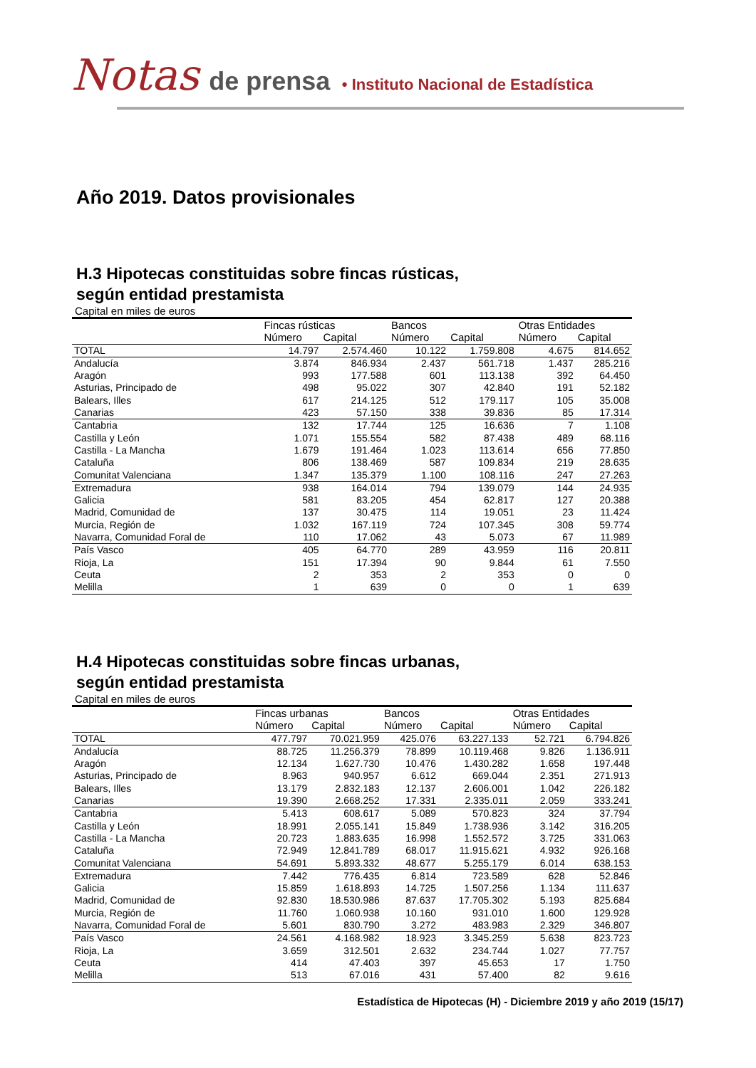Notas de prensa • Instituto Nacional de Estadística
Año 2019. Datos provisionales
H.3 Hipotecas constituidas sobre fincas rústicas,
según entidad prestamista
Capital en miles de euros
| | Fincas rústicas | | Bancos | | Otras Entidades | |
| --- | --- | --- | --- | --- | --- | --- |
| | Número | Capital | Número | Capital | Número | Capital |
| TOTAL | 14.797 | 2.574.460 | 10.122 | 1.759.808 | 4.675 | 814.652 |
| Andalucía | 3.874 | 846.934 | 2.437 | 561.718 | 1.437 | 285.216 |
| Aragón | 993 | 177.588 | 601 | 113.138 | 392 | 64.450 |
| Asturias, Principado de | 498 | 95.022 | 307 | 42.840 | 191 | 52.182 |
| Balears, Illes | 617 | 214.125 | 512 | 179.117 | 105 | 35.008 |
| Canarias | 423 | 57.150 | 338 | 39.836 | 85 | 17.314 |
| Cantabria | 132 | 17.744 | 125 | 16.636 | 7 | 1.108 |
| Castilla y León | 1.071 | 155.554 | 582 | 87.438 | 489 | 68.116 |
| Castilla - La Mancha | 1.679 | 191.464 | 1.023 | 113.614 | 656 | 77.850 |
| Cataluña | 806 | 138.469 | 587 | 109.834 | 219 | 28.635 |
| Comunitat Valenciana | 1.347 | 135.379 | 1.100 | 108.116 | 247 | 27.263 |
| Extremadura | 938 | 164.014 | 794 | 139.079 | 144 | 24.935 |
| Galicia | 581 | 83.205 | 454 | 62.817 | 127 | 20.388 |
| Madrid, Comunidad de | 137 | 30.475 | 114 | 19.051 | 23 | 11.424 |
| Murcia, Región de | 1.032 | 167.119 | 724 | 107.345 | 308 | 59.774 |
| Navarra, Comunidad Foral de | 110 | 17.062 | 43 | 5.073 | 67 | 11.989 |
| País Vasco | 405 | 64.770 | 289 | 43.959 | 116 | 20.811 |
| Rioja, La | 151 | 17.394 | 90 | 9.844 | 61 | 7.550 |
| Ceuta | 2 | 353 | 2 | 353 | 0 | 0 |
| Melilla | 1 | 639 | 0 | 0 | 1 | 639 |
H.4 Hipotecas constituidas sobre fincas urbanas,
según entidad prestamista
Capital en miles de euros
| | Fincas urbanas | | Bancos | | Otras Entidades | |
| --- | --- | --- | --- | --- | --- | --- |
| | Número | Capital | Número | Capital | Número | Capital |
| TOTAL | 477.797 | 70.021.959 | 425.076 | 63.227.133 | 52.721 | 6.794.826 |
| Andalucía | 88.725 | 11.256.379 | 78.899 | 10.119.468 | 9.826 | 1.136.911 |
| Aragón | 12.134 | 1.627.730 | 10.476 | 1.430.282 | 1.658 | 197.448 |
| Asturias, Principado de | 8.963 | 940.957 | 6.612 | 669.044 | 2.351 | 271.913 |
| Balears, Illes | 13.179 | 2.832.183 | 12.137 | 2.606.001 | 1.042 | 226.182 |
| Canarias | 19.390 | 2.668.252 | 17.331 | 2.335.011 | 2.059 | 333.241 |
| Cantabria | 5.413 | 608.617 | 5.089 | 570.823 | 324 | 37.794 |
| Castilla y León | 18.991 | 2.055.141 | 15.849 | 1.738.936 | 3.142 | 316.205 |
| Castilla - La Mancha | 20.723 | 1.883.635 | 16.998 | 1.552.572 | 3.725 | 331.063 |
| Cataluña | 72.949 | 12.841.789 | 68.017 | 11.915.621 | 4.932 | 926.168 |
| Comunitat Valenciana | 54.691 | 5.893.332 | 48.677 | 5.255.179 | 6.014 | 638.153 |
| Extremadura | 7.442 | 776.435 | 6.814 | 723.589 | 628 | 52.846 |
| Galicia | 15.859 | 1.618.893 | 14.725 | 1.507.256 | 1.134 | 111.637 |
| Madrid, Comunidad de | 92.830 | 18.530.986 | 87.637 | 17.705.302 | 5.193 | 825.684 |
| Murcia, Región de | 11.760 | 1.060.938 | 10.160 | 931.010 | 1.600 | 129.928 |
| Navarra, Comunidad Foral de | 5.601 | 830.790 | 3.272 | 483.983 | 2.329 | 346.807 |
| País Vasco | 24.561 | 4.168.982 | 18.923 | 3.345.259 | 5.638 | 823.723 |
| Rioja, La | 3.659 | 312.501 | 2.632 | 234.744 | 1.027 | 77.757 |
| Ceuta | 414 | 47.403 | 397 | 45.653 | 17 | 1.750 |
| Melilla | 513 | 67.016 | 431 | 57.400 | 82 | 9.616 |
Estadística de Hipotecas (H) - Diciembre 2019 y año 2019 (15/17)